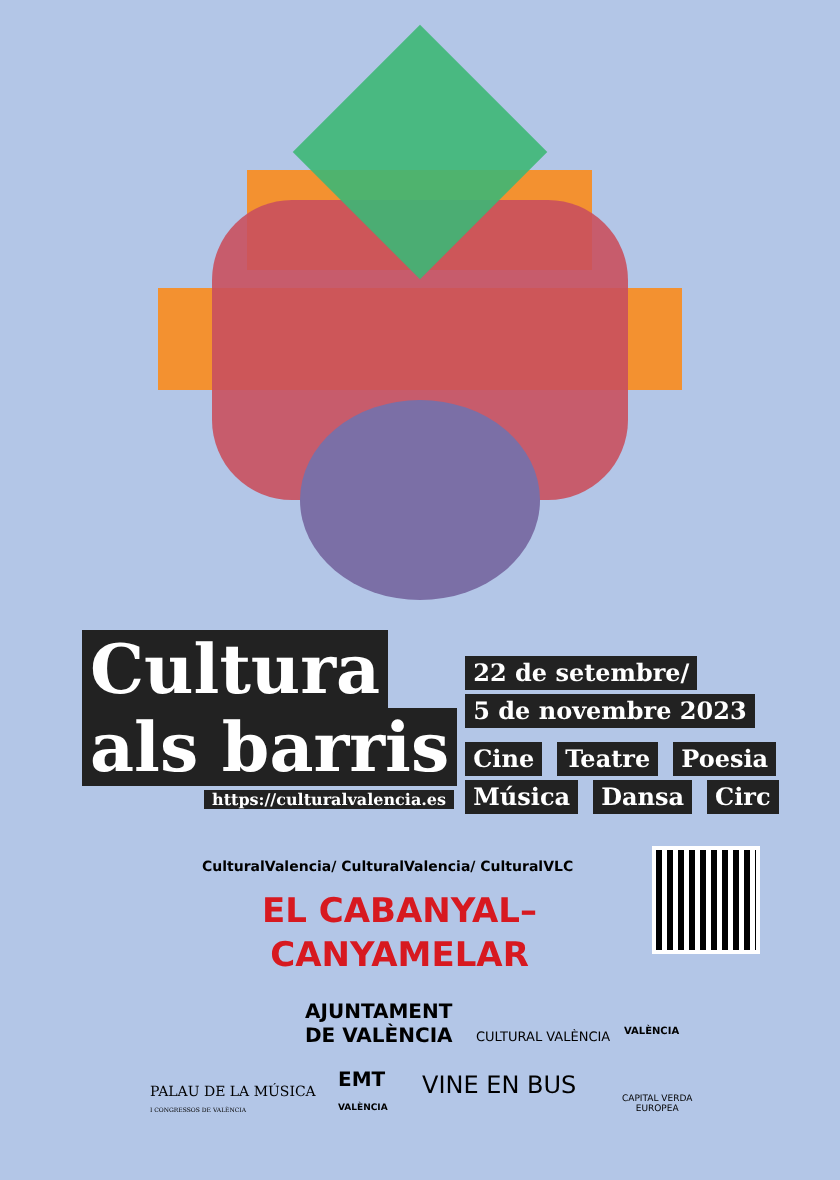Cultura
als barris
https://culturalvalencia.es
22 de setembre/
5 de novembre 2023
Cine Teatre Poesia
Música Dansa Circ
CulturalValencia/ CulturalValencia/ CulturalVLC
EL CABANYAL–
CANYAMELAR
AJUNTAMENT
DE VALÈNCIA
CULTURAL VALÈNCIA VALÈNCIA
PALAU DE LA MÚSICA
I CONGRESSOS DE VALÈNCIA
EMT
VALÈNCIA
VINE EN BUS
CAPITAL VERDA
EUROPEA